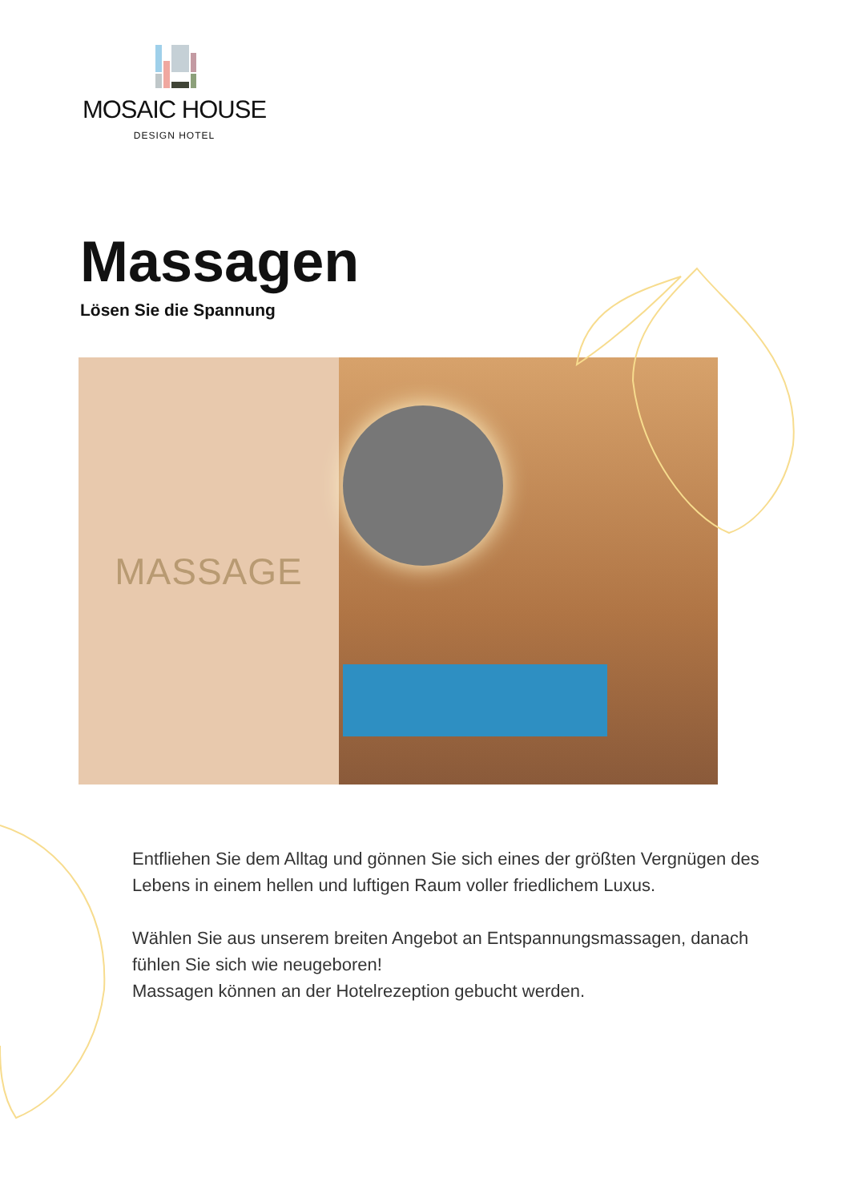MOSAIC HOUSE
DESIGN HOTEL
Massagen
Lösen Sie die Spannung
MASSAGE
Entfliehen Sie dem Alltag und gönnen Sie sich eines der größten Vergnügen des Lebens in einem hellen und luftigen Raum voller friedlichem Luxus.
Wählen Sie aus unserem breiten Angebot an Entspannungsmassagen, danach fühlen Sie sich wie neugeboren!
Massagen können an der Hotelrezeption gebucht werden.